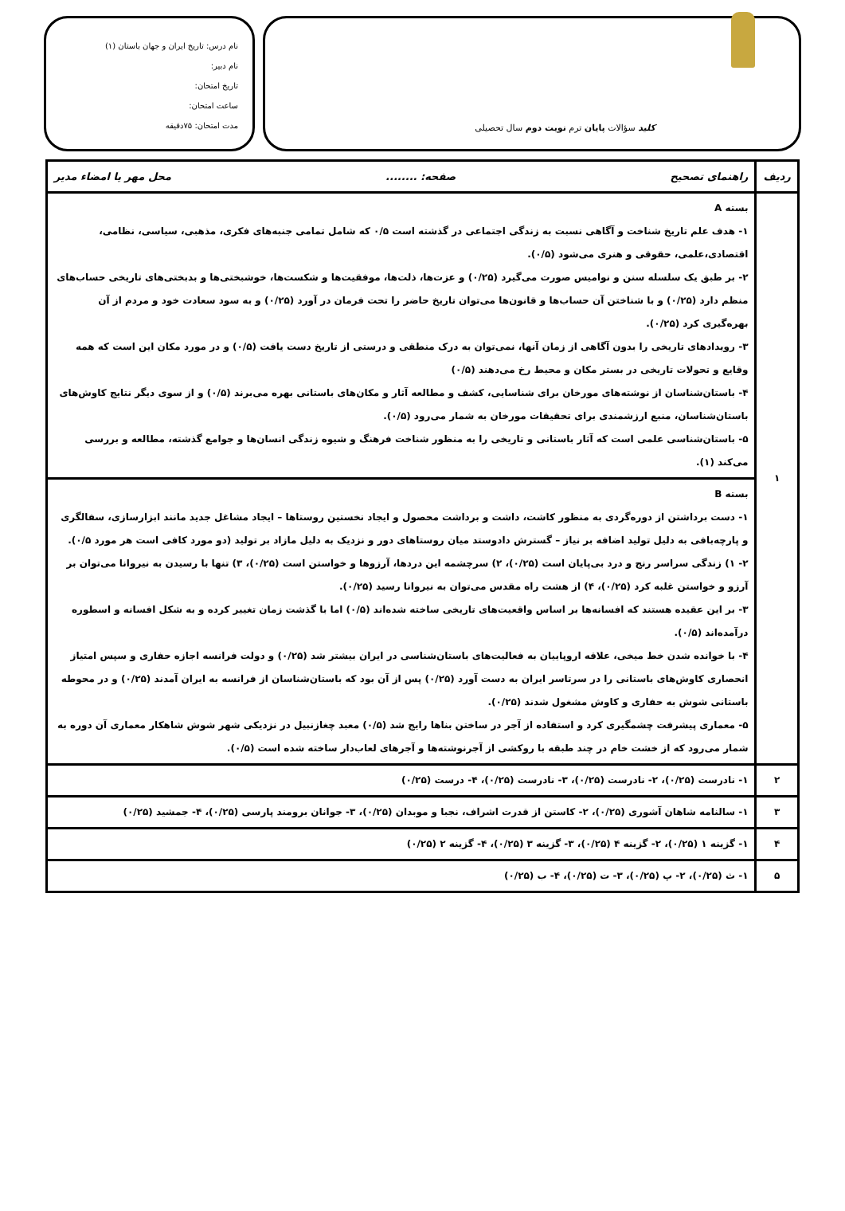کلید سؤالات پایان ترم نوبت دوم سال تحصیلی
نام درس: تاریخ ایران و جهان باستان (۱)
نام دبیر:
تاریخ امتحان:
ساعت امتحان:
مدت امتحان: ۷۵دقیقه
| ردیف | راهنمای تصحیح صفحه: ........ محل مهر یا امضاء مدیر |
| --- | --- |
| ۱ | بسته A ۱- هدف علم تاریخ شناخت و آگاهی نسبت به زندگی اجتماعی در گذشته است ۰/۵ که شامل تمامی جنبه‌های فکری، مذهبی، سیاسی، نظامی، اقتصادی،علمی، حقوقی و هنری می‌شود (۰/۵). ۲- بر طبق یک سلسله سنن و نوامیس صورت می‌گیرد (۰/۲۵) و عزت‌ها، ذلت‌ها، موفقیت‌ها و شکست‌ها، خوشبختی‌ها و بدبختی‌های تاریخی حساب‌های منظم دارد (۰/۲۵) و با شناختن آن حساب‌ها و قانون‌ها می‌توان تاریخ حاضر را تحت فرمان در آورد (۰/۲۵) و به سود سعادت خود و مردم از آن بهره‌گیری کرد (۰/۲۵). ۳- رویدادهای تاریخی را بدون آگاهی از زمان آنها، نمی‌توان به درک منطقی و درستی از تاریخ دست یافت (۰/۵) و در مورد مکان این است که همه وقایع و تحولات تاریخی در بستر مکان و محیط رخ می‌دهند (۰/۵) ۴- باستان‌شناسان از نوشته‌های مورخان برای شناسایی، کشف و مطالعه آثار و مکان‌های باستانی بهره می‌برند (۰/۵) و از سوی دیگر نتایج کاوش‌های باستان‌شناسان، منبع ارزشمندی برای تحقیقات مورخان به شمار می‌رود (۰/۵). ۵- باستان‌شناسی علمی است که آثار باستانی و تاریخی را به منظور شناخت فرهنگ و شیوه زندگی انسان‌ها و جوامع گذشته، مطالعه و بررسی می‌کند (۱). |
| | بسته B ۱- دست برداشتن از دوره‌گردی به منظور کاشت، داشت و برداشت محصول و ایجاد نخستین روستاها – ایجاد مشاغل جدید مانند ابزارسازی، سفالگری و پارچه‌بافی به دلیل تولید اضافه بر نیاز – گسترش دادوستد میان روستاهای دور و نزدیک به دلیل مازاد بر تولید (دو مورد کافی است هر مورد ۰/۵). ۲- ۱) زندگی سراسر رنج و درد بی‌پایان است (۰/۲۵)، ۲) سرچشمه این دردها، آرزوها و خواستن است (۰/۲۵)، ۳) تنها با رسیدن به نیروانا می‌توان بر آرزو و خواستن غلبه کرد (۰/۲۵)، ۴) از هشت راه مقدس می‌توان به نیروانا رسید (۰/۲۵). ۳- بر این عقیده هستند که افسانه‌ها بر اساس واقعیت‌های تاریخی ساخته شده‌اند (۰/۵) اما با گذشت زمان تغییر کرده و به شکل افسانه و اسطوره درآمده‌اند (۰/۵). ۴- با خوانده شدن خط میخی، علاقه اروپاییان به فعالیت‌های باستان‌شناسی در ایران بیشتر شد (۰/۲۵) و دولت فرانسه اجازه حفاری و سپس امتیاز انحصاری کاوش‌های باستانی را در سرتاسر ایران به دست آورد (۰/۲۵) پس از آن بود که باستان‌شناسان از فرانسه به ایران آمدند (۰/۲۵) و در محوطه باستانی شوش به حفاری و کاوش مشغول شدند (۰/۲۵). ۵- معماری پیشرفت چشمگیری کرد و استفاده از آجر در ساختن بناها رایج شد (۰/۵) معبد چغازنبیل در نزدیکی شهر شوش شاهکار معماری آن دوره به شمار می‌رود که از خشت خام در چند طبقه با روکشی از آجرنوشته‌ها و آجرهای لعاب‌دار ساخته شده است (۰/۵). |
| ۲ | ۱- نادرست (۰/۲۵)، ۲- نادرست (۰/۲۵)، ۳- نادرست (۰/۲۵)، ۴- درست (۰/۲۵) |
| ۳ | ۱- سالنامه شاهان آشوری (۰/۲۵)، ۲- کاستن از قدرت اشراف، نجبا و موبدان (۰/۲۵)، ۳- جوانان برومند پارسی (۰/۲۵)، ۴- جمشید (۰/۲۵) |
| ۴ | ۱- گزینه ۱ (۰/۲۵)، ۲- گزینه ۴ (۰/۲۵)، ۳- گزینه ۳ (۰/۲۵)، ۴- گزینه ۲ (۰/۲۵) |
| ۵ | ۱- ث (۰/۲۵)، ۲- پ (۰/۲۵)، ۳- ت (۰/۲۵)، ۴- ب (۰/۲۵) |